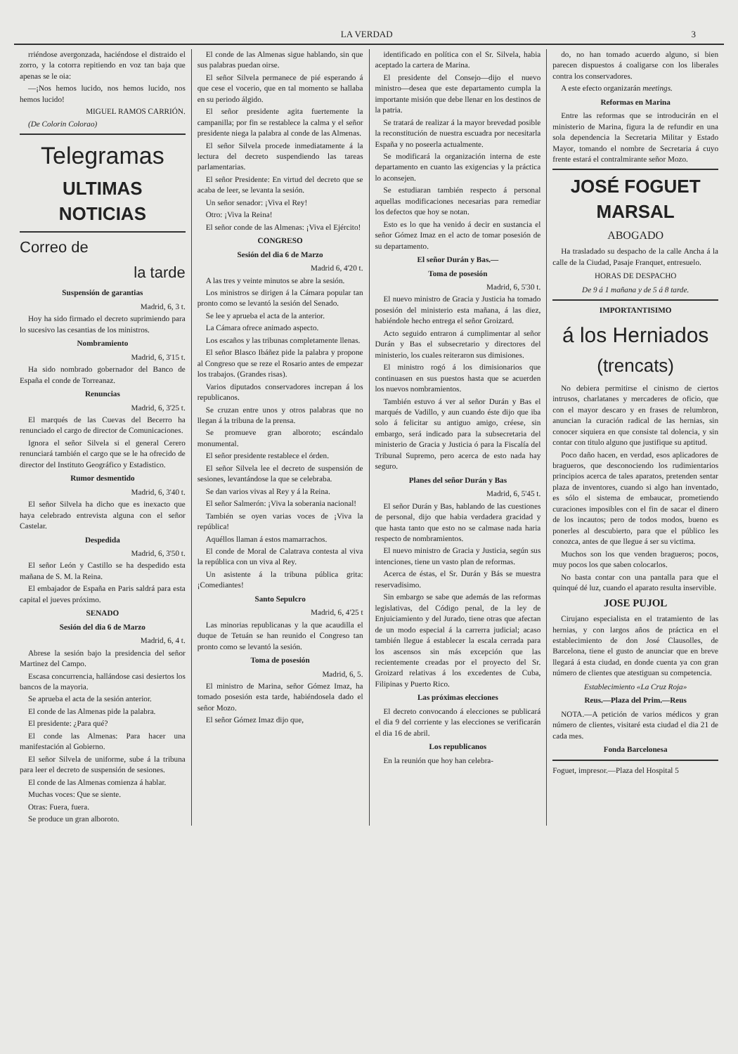LA VERDAD 3
rriéndose avergonzada, haciéndose el distraido el zorro, y la cotorra repitiendo en voz tan baja que apenas se le oia:
—¡Nos hemos lucido, nos hemos lucido, nos hemos lucido!
MIGUEL RAMOS CARRIÓN.
(De Colorin Colorao)
Telegramas
ULTIMAS NOTICIAS
Correo de
la tarde
Suspensión de garantias
Madrid, 6, 3 t.
Hoy ha sido firmado el decreto suprimiendo para lo sucesivo las cesantias de los ministros.
Nombramiento
Madrid, 6, 3'15 t.
Ha sido nombrado gobernador del Banco de España el conde de Torreanaz.
Renuncias
Madrid, 6, 3'25 t.
El marqués de las Cuevas del Becerro ha renunciado el cargo de director de Comunicaciones.
Ignora el señor Silvela si el general Cerero renunciará también el cargo que se le ha ofrecido de director del Instituto Geográfico y Estadistico.
Rumor desmentido
Madrid, 6, 3'40 t.
El señor Silvela ha dicho que es inexacto que haya celebrado entrevista alguna con el señor Castelar.
Despedida
Madrid, 6, 3'50 t.
El señor León y Castillo se ha despedido esta mañana de S. M. la Reina.
El embajador de España en Paris saldrá para esta capital el jueves próximo.
SENADO
Sesión del dia 6 de Marzo
Madrid, 6, 4 t.
Abrese la sesión bajo la presidencia del señor Martinez del Campo.
Escasa concurrencia, hallándose casi desiertos los bancos de la mayoria.
Se aprueba el acta de la sesión anterior.
El conde de las Almenas pide la palabra.
El presidente: ¿Para qué?
El conde las Almenas: Para hacer una manifestación al Gobierno.
El señor Silvela de uniforme, sube á la tribuna para leer el decreto de suspensión de sesiones.
El conde de las Almenas comienza á hablar.
Muchas voces: Que se siente.
Otras: Fuera, fuera.
Se produce un gran alboroto.
El conde de las Almenas sigue hablando, sin que sus palabras puedan oirse.
El señor Silvela permanece de pié esperando á que cese el vocerio, que en tal momento se hallaba en su periodo álgido.
El señor presidente agita fuertemente la campanilla; por fin se restablece la calma y el señor presidente niega la palabra al conde de las Almenas.
El señor Silvela procede inmediatamente á la lectura del decreto suspendiendo las tareas parlamentarias.
El señor Presidente: En virtud del decreto que se acaba de leer, se levanta la sesión.
Un señor senador: ¡Viva el Rey!
Otro: ¡Viva la Reina!
El señor conde de las Almenas: ¡Viva el Ejército!
CONGRESO
Sesión del dia 6 de Marzo
Madrid 6, 4'20 t.
A las tres y veinte minutos se abre la sesión.
Los ministros se dirigen á la Cámara popular tan pronto como se levantó la sesión del Senado.
Se lee y aprueba el acta de la anterior.
La Cámara ofrece animado aspecto.
Los escaños y las tribunas completamente llenas.
El señor Blasco Ibáñez pide la palabra y propone al Congreso que se reze el Rosario antes de empezar los trabajos. (Grandes risas).
Varios diputados conservadores increpan á los republicanos.
Se cruzan entre unos y otros palabras que no llegan á la tribuna de la prensa.
Se promueve gran alboroto; escándalo monumental.
El señor presidente restablece el órden.
El señor Silvela lee el decreto de suspensión de sesiones, levantándose la que se celebraba.
Se dan varios vivas al Rey y á la Reina.
El señor Salmerón: ¡Viva la soberania nacional!
También se oyen varias voces de ¡Viva la república!
Aquéllos llaman á estos mamarrachos.
El conde de Moral de Calatrava contesta al viva la república con un viva al Rey.
Un asistente á la tribuna pública grita: ¡Comediantes!
Santo Sepulcro
Madrid, 6, 4'25 t
Las minorias republicanas y la que acaudilla el duque de Tetuán se han reunido el Congreso tan pronto como se levantó la sesión.
Toma de posesión
Madrid, 6, 5.
El ministro de Marina, señor Gómez Imaz, ha tomado posesión esta tarde, habiéndosela dado el señor Mozo.
El señor Gómez Imaz dijo que,
identificado en política con el Sr. Silvela, habia aceptado la cartera de Marina.
El presidente del Consejo—dijo el nuevo ministro—desea que este departamento cumpla la importante misión que debe llenar en los destinos de la patria.
Se tratará de realizar á la mayor brevedad posible la reconstitución de nuestra escuadra por necesitarla España y no poseerla actualmente.
Se modificará la organización interna de este departamento en cuanto las exigencias y la práctica lo aconsejen.
Se estudiaran también respecto á personal aquellas modificaciones necesarias para remediar los defectos que hoy se notan.
Esto es lo que ha venido á decir en sustancia el señor Gómez Imaz en el acto de tomar posesión de su departamento.
El señor Durán y Bas.—
Toma de posesión
Madrid, 6, 5'30 t.
El nuevo ministro de Gracia y Justicia ha tomado posesión del ministerio esta mañana, á las diez, habiéndole hecho entrega el señor Groizard.
Acto seguido entraron á cumplimentar al señor Durán y Bas el subsecretario y directores del ministerio, los cuales reiteraron sus dimisiones.
El ministro rogó á los dimisionarios que continuasen en sus puestos hasta que se acuerden los nuevos nombramientos.
También estuvo á ver al señor Durán y Bas el marqués de Vadillo, y aun cuando éste dijo que iba solo á felicitar su antiguo amigo, créese, sin embargo, será indicado para la subsecretaria del ministerio de Gracia y Justicia ó para la Fiscalía del Tribunal Supremo, pero acerca de esto nada hay seguro.
Planes del señor Durán y Bas
Madrid, 6, 5'45 t.
El señor Durán y Bas, hablando de las cuestiones de personal, dijo que habia verdadera gracidad y que hasta tanto que esto no se calmase nada haria respecto de nombramientos.
El nuevo ministro de Gracia y Justicia, según sus intenciones, tiene un vasto plan de reformas.
Acerca de éstas, el Sr. Durán y Bás se muestra reservadisimo.
Sin embargo se sabe que además de las reformas legislativas, del Código penal, de la ley de Enjuiciamiento y del Jurado, tiene otras que afectan de un modo especial á la carrerra judicial; acaso también llegue á establecer la escala cerrada para los ascensos sin más excepción que las recientemente creadas por el proyecto del Sr. Groizard relativas á los excedentes de Cuba, Filipinas y Puerto Rico.
Las próximas elecciones
El decreto convocando á elecciones se publicará el dia 9 del corriente y las elecciones se verificarán el dia 16 de abril.
Los republicanos
En la reunión que hoy han celebra-
do, no han tomado acuerdo alguno, si bien parecen dispuestos á coaligarse con los liberales contra los conservadores.
A este efecto organizarán meetings.
Reformas en Marina
Entre las reformas que se introducirán en el ministerio de Marina, figura la de refundir en una sola dependencia la Secretaria Militar y Estado Mayor, tomando el nombre de Secretaria á cuyo frente estará el contralmirante señor Mozo.
JOSÉ FOGUET MARSAL
ABOGADO
Ha trasladado su despacho de la calle Ancha á la calle de la Ciudad, Pasaje Franquet, entresuelo.
HORAS DE DESPACHO
De 9 á 1 mañana y de 5 á 8 tarde.
IMPORTANTISIMO
á los Herniados
(trencats)
No debiera permitirse el cinismo de ciertos intrusos, charlatanes y mercaderes de oficio, que con el mayor descaro y en frases de relumbron, anuncian la curación radical de las hernias, sin conocer siquiera en que consiste tal dolencia, y sin contar con titulo alguno que justifique su aptitud.
Poco daño hacen, en verdad, esos aplicadores de bragueros, que desconociendo los rudimientarios principios acerca de tales aparatos, pretenden sentar plaza de inventores, cuando si algo han inventado, es sólo el sistema de embaucar, prometiendo curaciones imposibles con el fin de sacar el dinero de los incautos; pero de todos modos, bueno es ponerles al descubierto, para que el público les conozca, antes de que llegue á ser su victima.
Muchos son los que venden bragueros; pocos, muy pocos los que saben colocarlos.
No basta contar con una pantalla para que el quinqué dé luz, cuando el aparato resulta inservible.
JOSE PUJOL
Cirujano especialista en el tratamiento de las hernias, y con largos años de práctica en el establecimiento de don José Clausolles, de Barcelona, tiene el gusto de anunciar que en breve llegará á esta ciudad, en donde cuenta ya con gran número de clientes que atestiguan su competencia.
Establecimiento «La Cruz Roja»
Reus.—Plaza del Prim.—Reus
NOTA.—A petición de varios médicos y gran número de clientes, visitaré esta ciudad el dia 21 de cada mes.
Fonda Barcelonesa
Foguet, impresor.—Plaza del Hospital 5